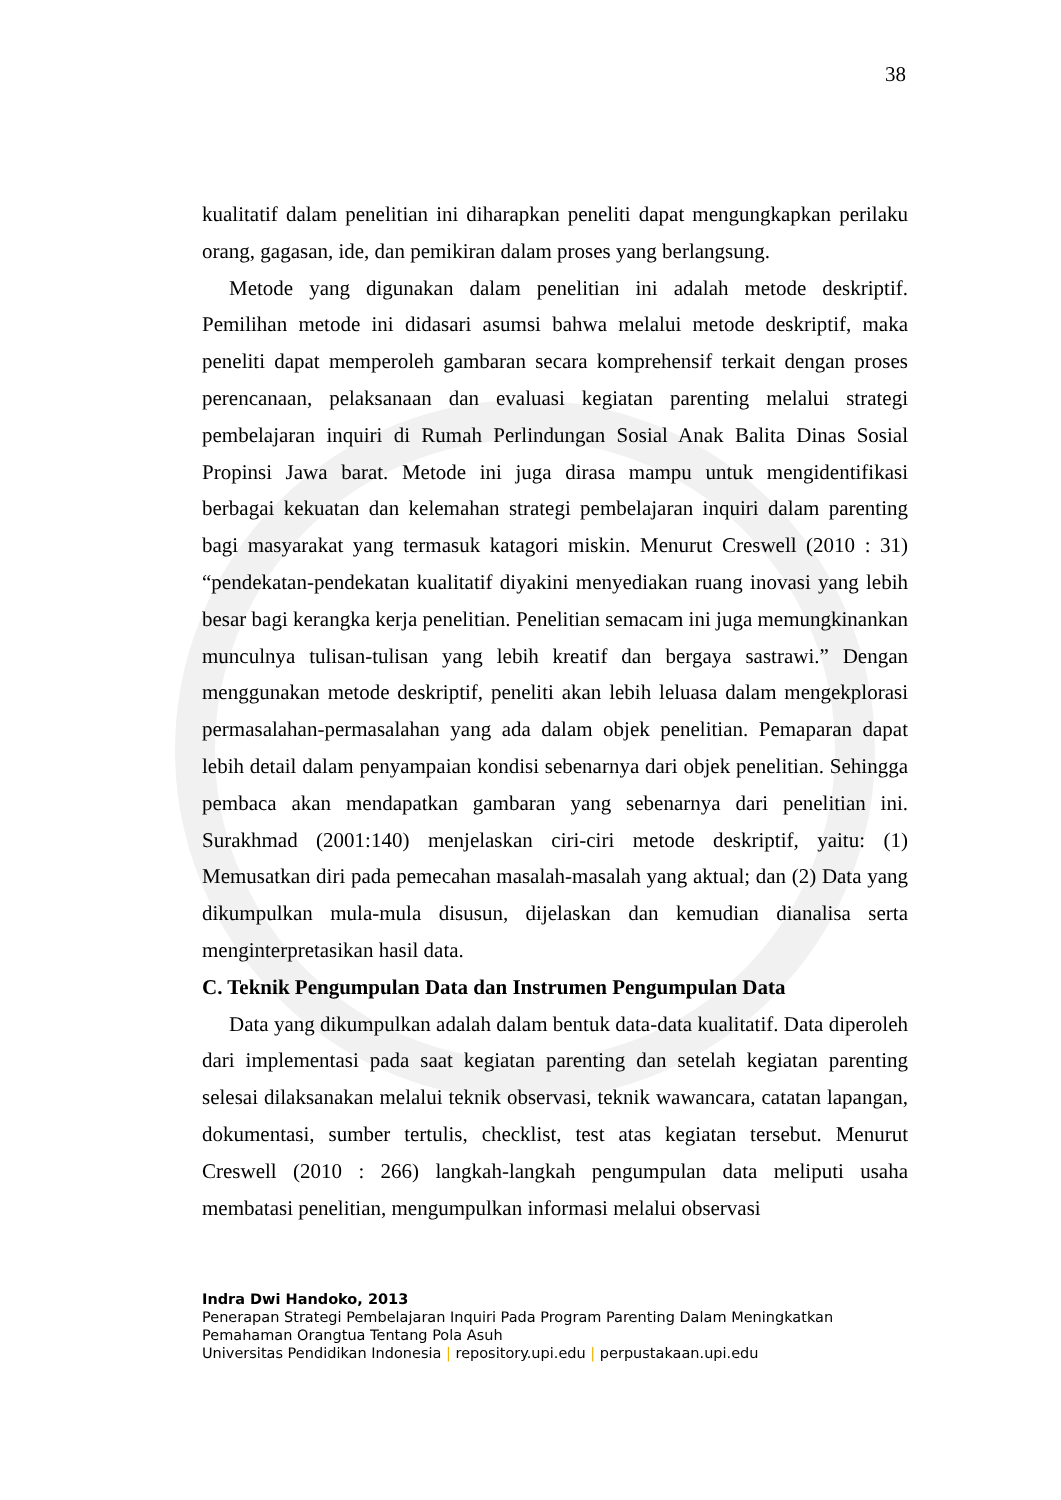38
kualitatif dalam penelitian ini diharapkan peneliti dapat mengungkapkan perilaku orang, gagasan, ide, dan pemikiran dalam proses yang berlangsung.
Metode yang digunakan dalam penelitian ini adalah metode deskriptif. Pemilihan metode ini didasari asumsi bahwa melalui metode deskriptif, maka peneliti dapat memperoleh gambaran secara komprehensif terkait dengan proses perencanaan, pelaksanaan dan evaluasi kegiatan parenting melalui strategi pembelajaran inquiri di Rumah Perlindungan Sosial Anak Balita Dinas Sosial Propinsi Jawa barat. Metode ini juga dirasa mampu untuk mengidentifikasi berbagai kekuatan dan kelemahan strategi pembelajaran inquiri dalam parenting bagi masyarakat yang termasuk katagori miskin. Menurut Creswell (2010 : 31) “pendekatan-pendekatan kualitatif diyakini menyediakan ruang inovasi yang lebih besar bagi kerangka kerja penelitian. Penelitian semacam ini juga memungkinankan munculnya tulisan-tulisan yang lebih kreatif dan bergaya sastrawi.” Dengan menggunakan metode deskriptif, peneliti akan lebih leluasa dalam mengekplorasi permasalahan-permasalahan yang ada dalam objek penelitian. Pemaparan dapat lebih detail dalam penyampaian kondisi sebenarnya dari objek penelitian. Sehingga pembaca akan mendapatkan gambaran yang sebenarnya dari penelitian ini. Surakhmad (2001:140) menjelaskan ciri-ciri metode deskriptif, yaitu: (1) Memusatkan diri pada pemecahan masalah-masalah yang aktual; dan (2) Data yang dikumpulkan mula-mula disusun, dijelaskan dan kemudian dianalisa serta menginterpretasikan hasil data.
C. Teknik Pengumpulan Data dan Instrumen Pengumpulan Data
Data yang dikumpulkan adalah dalam bentuk data-data kualitatif. Data diperoleh dari implementasi pada saat kegiatan parenting dan setelah kegiatan parenting selesai dilaksanakan melalui teknik observasi, teknik wawancara, catatan lapangan, dokumentasi, sumber tertulis, checklist, test atas kegiatan tersebut. Menurut Creswell (2010 : 266) langkah-langkah pengumpulan data meliputi usaha membatasi penelitian, mengumpulkan informasi melalui observasi
Indra Dwi Handoko, 2013
Penerapan Strategi Pembelajaran Inquiri Pada Program Parenting Dalam Meningkatkan
Pemahaman Orangtua Tentang Pola Asuh
Universitas Pendidikan Indonesia | repository.upi.edu | perpustakaan.upi.edu